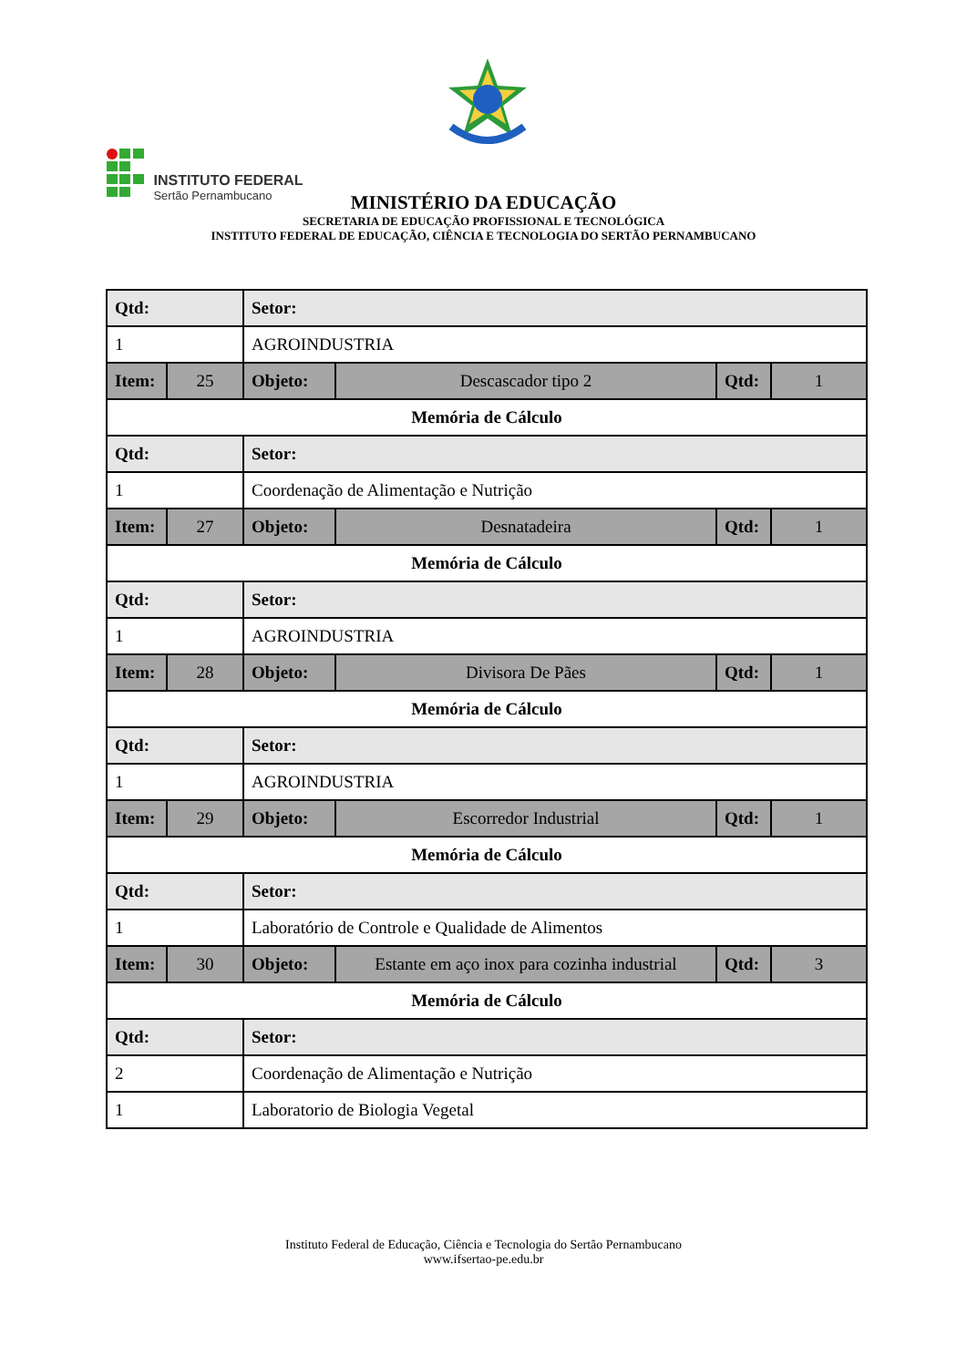INSTITUTO FEDERAL
Sertão Pernambucano
MINISTÉRIO DA EDUCAÇÃO
SECRETARIA DE EDUCAÇÃO PROFISSIONAL E TECNOLÓGICA
INSTITUTO FEDERAL DE EDUCAÇÃO, CIÊNCIA E TECNOLOGIA DO SERTÃO PERNAMBUCANO
| Qtd: | | Setor: | | | |
| 1 | | AGROINDUSTRIA | | | |
| Item: | 25 | Objeto: | Descascador tipo 2 | Qtd: | 1 |
| Memória de Cálculo | | | | | |
| Qtd: | | Setor: | | | |
| 1 | | Coordenação de Alimentação e Nutrição | | | |
| Item: | 27 | Objeto: | Desnatadeira | Qtd: | 1 |
| Memória de Cálculo | | | | | |
| Qtd: | | Setor: | | | |
| 1 | | AGROINDUSTRIA | | | |
| Item: | 28 | Objeto: | Divisora De Pães | Qtd: | 1 |
| Memória de Cálculo | | | | | |
| Qtd: | | Setor: | | | |
| 1 | | AGROINDUSTRIA | | | |
| Item: | 29 | Objeto: | Escorredor Industrial | Qtd: | 1 |
| Memória de Cálculo | | | | | |
| Qtd: | | Setor: | | | |
| 1 | | Laboratório de Controle e Qualidade de Alimentos | | | |
| Item: | 30 | Objeto: | Estante em aço inox para cozinha industrial | Qtd: | 3 |
| Memória de Cálculo | | | | | |
| Qtd: | | Setor: | | | |
| 2 | | Coordenação de Alimentação e Nutrição | | | |
| 1 | | Laboratorio de Biologia Vegetal | | | |
Instituto Federal de Educação, Ciência e Tecnologia do Sertão Pernambucano
www.ifsertao-pe.edu.br